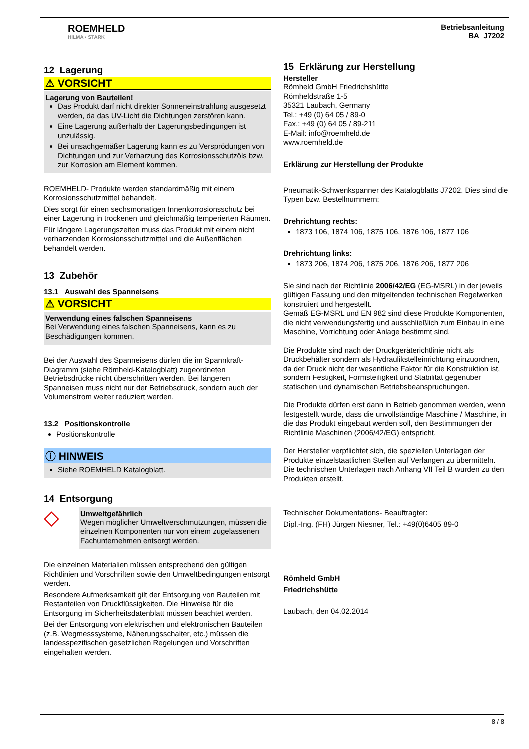ROEMHELD
HILMA ▪ STARK
Betriebsanleitung
BA_J7202
12 Lagerung
⚠ VORSICHT
Lagerung von Bauteilen!
Das Produkt darf nicht direkter Sonneneinstrahlung ausgesetzt werden, da das UV-Licht die Dichtungen zerstören kann.
Eine Lagerung außerhalb der Lagerungsbedingungen ist unzulässig.
Bei unsachgemäßer Lagerung kann es zu Versprödungen von Dichtungen und zur Verharzung des Korrosionsschutzöls bzw. zur Korrosion am Element kommen.
ROEMHELD- Produkte werden standardmäßig mit einem Korrosionsschutzmittel behandelt.
Dies sorgt für einen sechsmonatigen Innenkorrosionsschutz bei einer Lagerung in trockenen und gleichmäßig temperierten Räumen.
Für längere Lagerungszeiten muss das Produkt mit einem nicht verharzenden Korrosionsschutzmittel und die Außenflächen behandelt werden.
13 Zubehör
13.1 Auswahl des Spanneisens
⚠ VORSICHT
Verwendung eines falschen Spanneisens
Bei Verwendung eines falschen Spanneisens, kann es zu Beschädigungen kommen.
Bei der Auswahl des Spanneisens dürfen die im Spannkraft-Diagramm (siehe Römheld-Katalogblatt) zugeordneten Betriebsdrücke nicht überschritten werden. Bei längeren Spanneisen muss nicht nur der Betriebsdruck, sondern auch der Volumenstrom weiter reduziert werden.
13.2 Positionskontrolle
Positionskontrolle
ⓘ HINWEIS
Siehe ROEMHELD Katalogblatt.
14 Entsorgung
◇
Umweltgefährlich
Wegen möglicher Umweltverschmutzungen, müssen die einzelnen Komponenten nur von einem zugelassenen Fachunternehmen entsorgt werden.
Die einzelnen Materialien müssen entsprechend den gültigen Richtlinien und Vorschriften sowie den Umweltbedingungen entsorgt werden.
Besondere Aufmerksamkeit gilt der Entsorgung von Bauteilen mit Restanteilen von Druckflüssigkeiten. Die Hinweise für die Entsorgung im Sicherheitsdatenblatt müssen beachtet werden.
Bei der Entsorgung von elektrischen und elektronischen Bauteilen (z.B. Wegmesssysteme, Näherungsschalter, etc.) müssen die landesspezifischen gesetzlichen Regelungen und Vorschriften eingehalten werden.
15 Erklärung zur Herstellung
Hersteller
Römheld GmbH Friedrichshütte
Römheldstraße 1-5
35321 Laubach, Germany
Tel.: +49 (0) 64 05 / 89-0
Fax.: +49 (0) 64 05 / 89-211
E-Mail: info@roemheld.de
www.roemheld.de
Erklärung zur Herstellung der Produkte
Pneumatik-Schwenkspanner des Katalogblatts J7202. Dies sind die Typen bzw. Bestellnummern:
Drehrichtung rechts:
1873 106, 1874 106, 1875 106, 1876 106, 1877 106
Drehrichtung links:
1873 206, 1874 206, 1875 206, 1876 206, 1877 206
Sie sind nach der Richtlinie 2006/42/EG (EG-MSRL) in der jeweils gültigen Fassung und den mitgeltenden technischen Regelwerken konstruiert und hergestellt.
Gemäß EG-MSRL und EN 982 sind diese Produkte Komponenten, die nicht verwendungsfertig und ausschließlich zum Einbau in eine Maschine, Vorrichtung oder Anlage bestimmt sind.
Die Produkte sind nach der Druckgeräterichtlinie nicht als Druckbehälter sondern als Hydraulikstelleinrichtung einzuordnen, da der Druck nicht der wesentliche Faktor für die Konstruktion ist, sondern Festigkeit, Formsteifigkeit und Stabilität gegenüber statischen und dynamischen Betriebsbeanspruchungen.
Die Produkte dürfen erst dann in Betrieb genommen werden, wenn festgestellt wurde, dass die unvollständige Maschine / Maschine, in die das Produkt eingebaut werden soll, den Bestimmungen der Richtlinie Maschinen (2006/42/EG) entspricht.
Der Hersteller verpflichtet sich, die speziellen Unterlagen der Produkte einzelstaatlichen Stellen auf Verlangen zu übermitteln.
Die technischen Unterlagen nach Anhang VII Teil B wurden zu den Produkten erstellt.
Technischer Dokumentations- Beauftragter:
Dipl.-Ing. (FH) Jürgen Niesner, Tel.: +49(0)6405 89-0
Römheld GmbH
Friedrichshütte
Laubach, den 04.02.2014
8 / 8